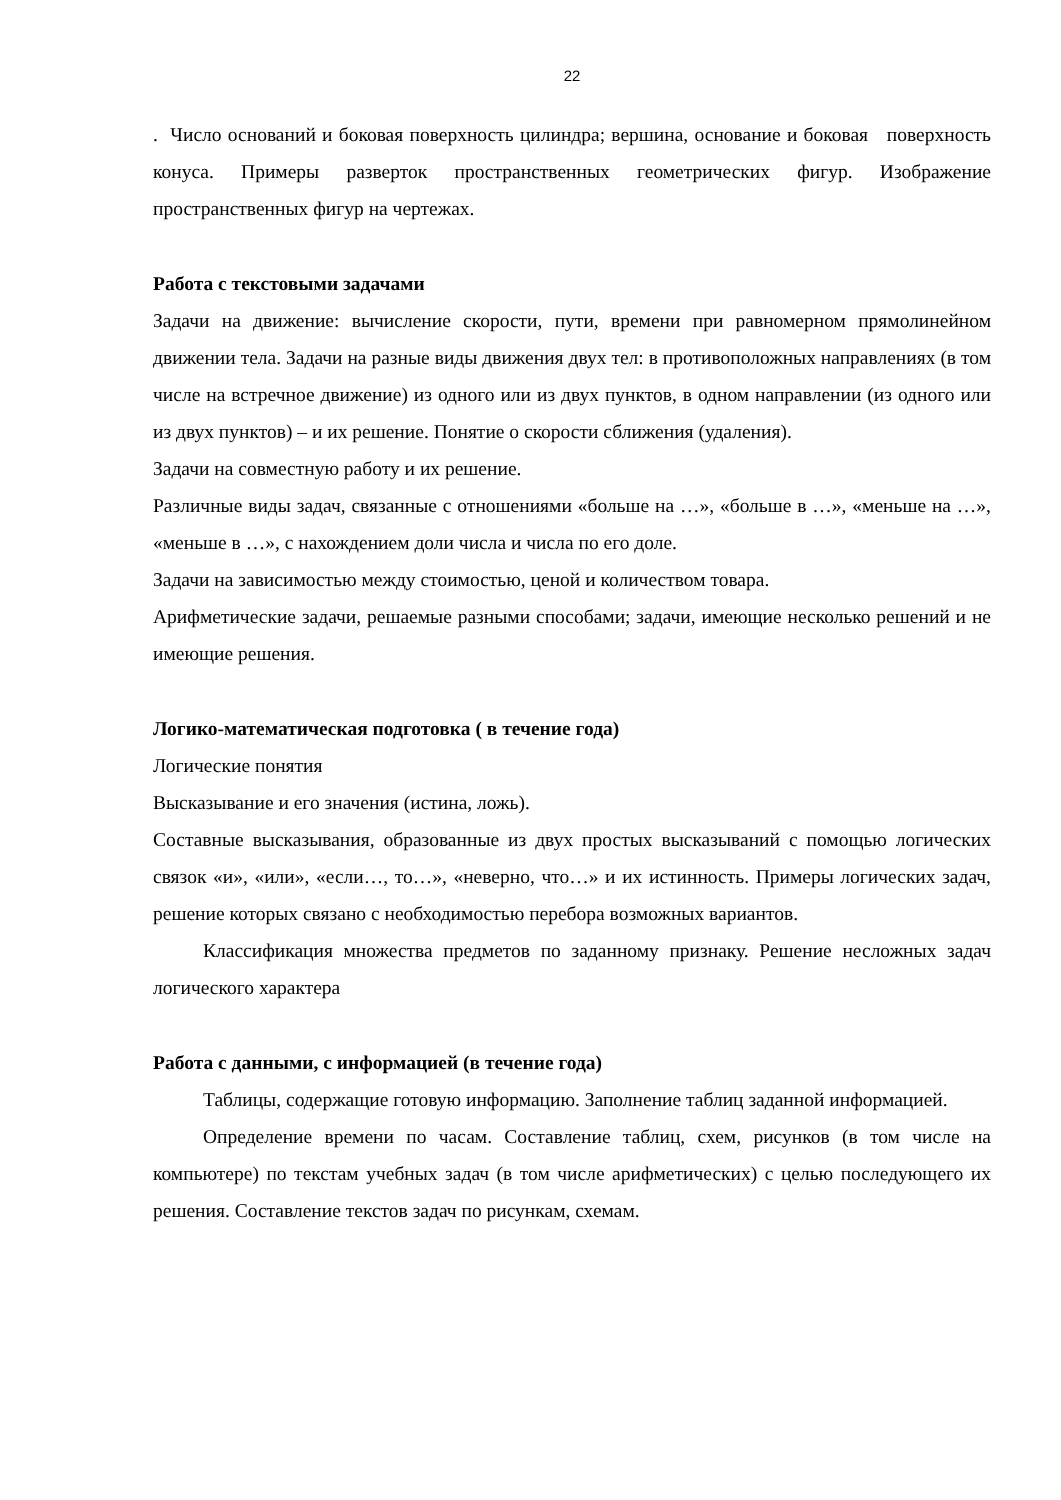22
. Число оснований и боковая поверхность цилиндра; вершина, основание и боковая поверхность конуса. Примеры разверток пространственных геометрических фигур. Изображение пространственных фигур на чертежах.
Работа с текстовыми задачами
Задачи на движение: вычисление скорости, пути, времени при равномерном прямолинейном движении тела. Задачи на разные виды движения двух тел: в противоположных направлениях (в том числе на встречное движение) из одного или из двух пунктов, в одном направлении (из одного или из двух пунктов) – и их решение. Понятие о скорости сближения (удаления).
Задачи на совместную работу и их решение.
Различные виды задач, связанные с отношениями «больше на …», «больше в …», «меньше на …», «меньше в …», с нахождением доли числа и числа по его доле.
Задачи на зависимостью между стоимостью, ценой и количеством товара.
Арифметические задачи, решаемые разными способами; задачи, имеющие несколько решений и не имеющие решения.
Логико-математическая подготовка ( в течение года)
Логические понятия
Высказывание и его значения (истина, ложь).
Составные высказывания, образованные из двух простых высказываний с помощью логических связок «и», «или», «если…, то…», «неверно, что…» и их истинность. Примеры логических задач, решение которых связано с необходимостью перебора возможных вариантов.
Классификация множества предметов по заданному признаку. Решение несложных задач логического характера
Работа с данными, с информацией (в течение года)
Таблицы, содержащие готовую информацию. Заполнение таблиц заданной информацией.
Определение времени по часам. Составление таблиц, схем, рисунков (в том числе на компьютере) по текстам учебных задач (в том числе арифметических) с целью последующего их решения. Составление текстов задач по рисункам, схемам.